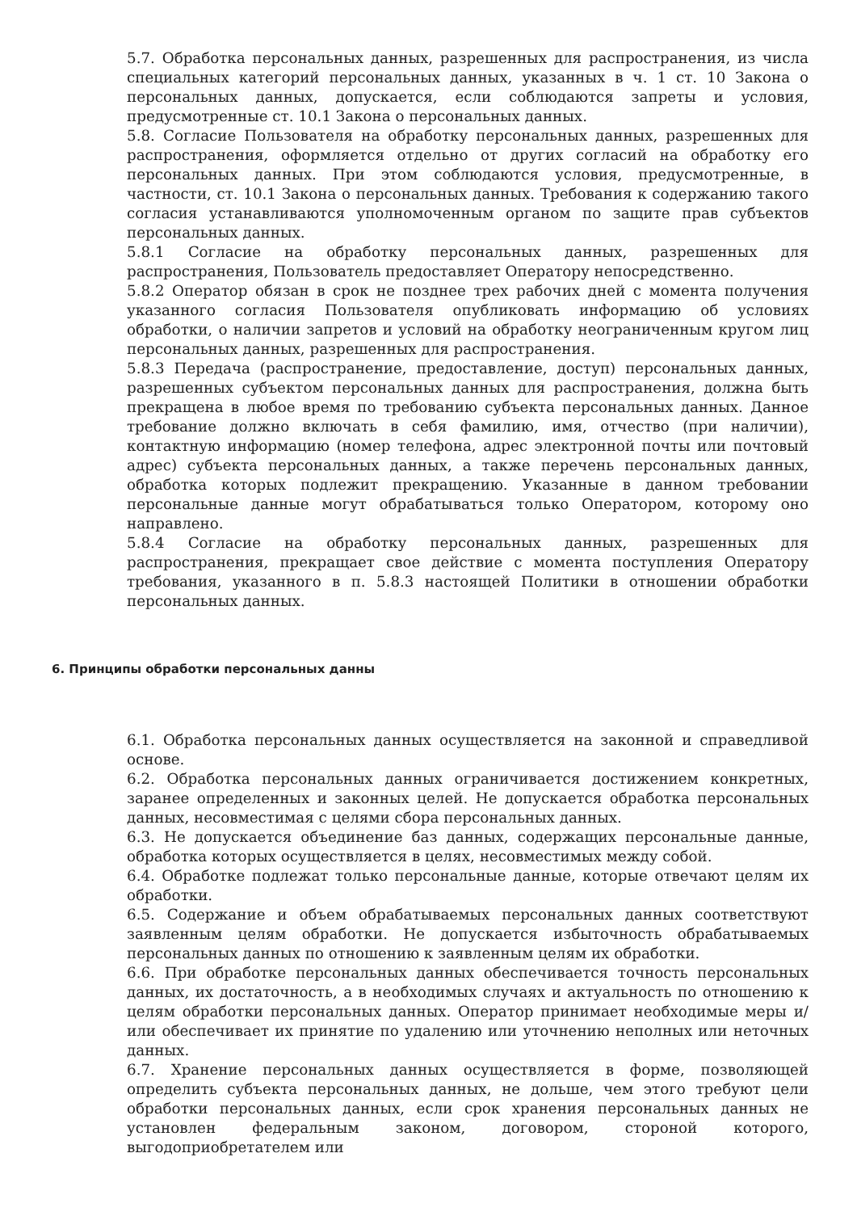5.7. Обработка персональных данных, разрешенных для распространения, из числа специальных категорий персональных данных, указанных в ч. 1 ст. 10 Закона о персональных данных, допускается, если соблюдаются запреты и условия, предусмотренные ст. 10.1 Закона о персональных данных.
5.8. Согласие Пользователя на обработку персональных данных, разрешенных для распространения, оформляется отдельно от других согласий на обработку его персональных данных. При этом соблюдаются условия, предусмотренные, в частности, ст. 10.1 Закона о персональных данных. Требования к содержанию такого согласия устанавливаются уполномоченным органом по защите прав субъектов персональных данных.
5.8.1 Согласие на обработку персональных данных, разрешенных для распространения, Пользователь предоставляет Оператору непосредственно.
5.8.2 Оператор обязан в срок не позднее трех рабочих дней с момента получения указанного согласия Пользователя опубликовать информацию об условиях обработки, о наличии запретов и условий на обработку неограниченным кругом лиц персональных данных, разрешенных для распространения.
5.8.3 Передача (распространение, предоставление, доступ) персональных данных, разрешенных субъектом персональных данных для распространения, должна быть прекращена в любое время по требованию субъекта персональных данных. Данное требование должно включать в себя фамилию, имя, отчество (при наличии), контактную информацию (номер телефона, адрес электронной почты или почтовый адрес) субъекта персональных данных, а также перечень персональных данных, обработка которых подлежит прекращению. Указанные в данном требовании персональные данные могут обрабатываться только Оператором, которому оно направлено.
5.8.4 Согласие на обработку персональных данных, разрешенных для распространения, прекращает свое действие с момента поступления Оператору требования, указанного в п. 5.8.3 настоящей Политики в отношении обработки персональных данных.
6. Принципы обработки персональных данны
6.1. Обработка персональных данных осуществляется на законной и справедливой основе.
6.2. Обработка персональных данных ограничивается достижением конкретных, заранее определенных и законных целей. Не допускается обработка персональных данных, несовместимая с целями сбора персональных данных.
6.3. Не допускается объединение баз данных, содержащих персональные данные, обработка которых осуществляется в целях, несовместимых между собой.
6.4. Обработке подлежат только персональные данные, которые отвечают целям их обработки.
6.5. Содержание и объем обрабатываемых персональных данных соответствуют заявленным целям обработки. Не допускается избыточность обрабатываемых персональных данных по отношению к заявленным целям их обработки.
6.6. При обработке персональных данных обеспечивается точность персональных данных, их достаточность, а в необходимых случаях и актуальность по отношению к целям обработки персональных данных. Оператор принимает необходимые меры и/или обеспечивает их принятие по удалению или уточнению неполных или неточных данных.
6.7. Хранение персональных данных осуществляется в форме, позволяющей определить субъекта персональных данных, не дольше, чем этого требуют цели обработки персональных данных, если срок хранения персональных данных не установлен федеральным законом, договором, стороной которого, выгодоприобретателем или